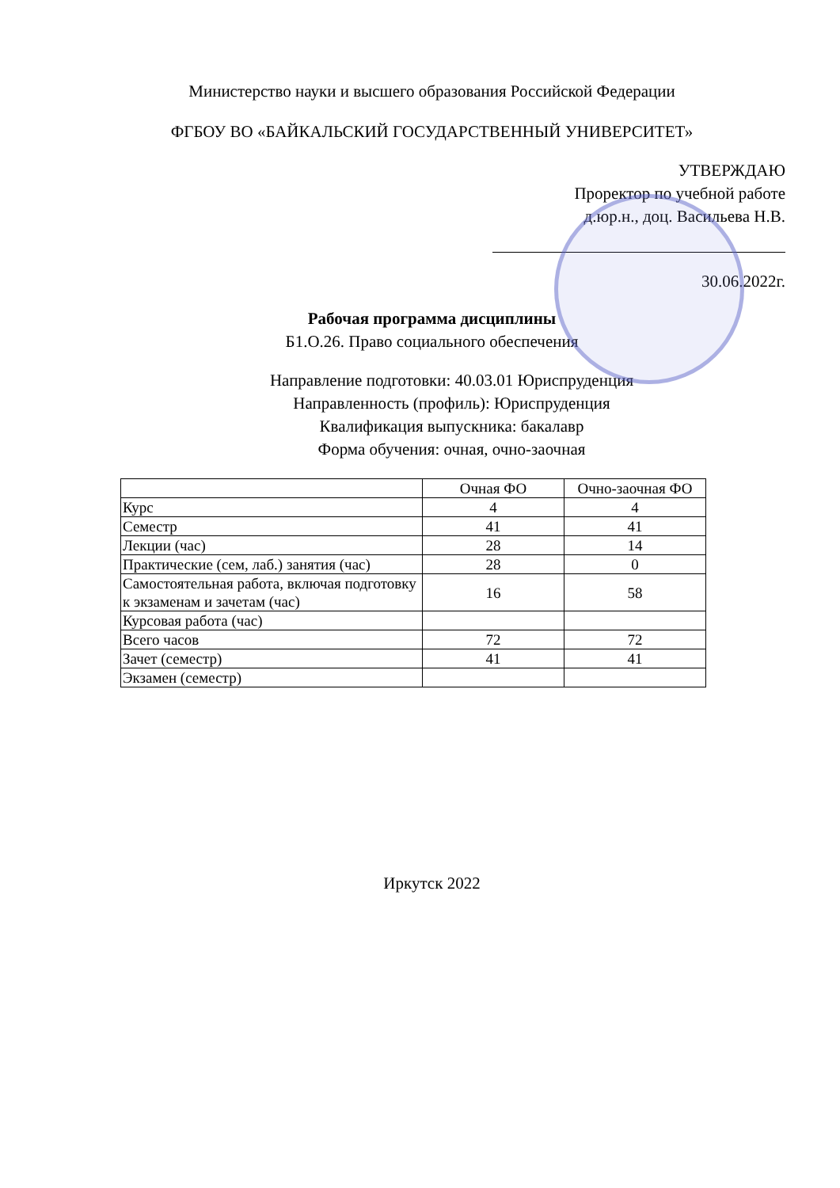Министерство науки и высшего образования Российской Федерации
ФГБОУ ВО «БАЙКАЛЬСКИЙ ГОСУДАРСТВЕННЫЙ УНИВЕРСИТЕТ»
УТВЕРЖДАЮ
Проректор по учебной работе
д.юр.н., доц. Васильева Н.В.
30.06.2022г.
Рабочая программа дисциплины
Б1.О.26. Право социального обеспечения
Направление подготовки: 40.03.01 Юриспруденция
Направленность (профиль): Юриспруденция
Квалификация выпускника: бакалавр
Форма обучения: очная, очно-заочная
| | Очная ФО | Очно-заочная ФО |
| Курс | 4 | 4 |
| Семестр | 41 | 41 |
| Лекции (час) | 28 | 14 |
| Практические (сем, лаб.) занятия (час) | 28 | 0 |
| Самостоятельная работа, включая подготовку к экзаменам и зачетам (час) | 16 | 58 |
| Курсовая работа (час) | | |
| Всего часов | 72 | 72 |
| Зачет (семестр) | 41 | 41 |
| Экзамен (семестр) | | |
Иркутск 2022